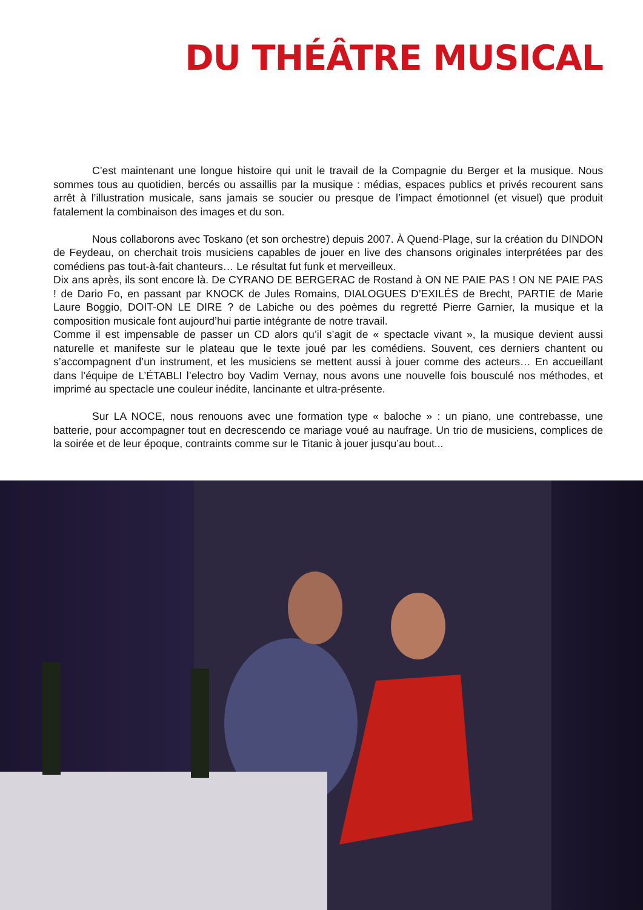DU THÉÂTRE MUSICAL
C’est maintenant une longue histoire qui unit le travail de la Compagnie du Berger et la musique. Nous sommes tous au quotidien, bercés ou assaillis par la musique : médias, espaces publics et privés recourent sans arrêt à l’illustration musicale, sans jamais se soucier ou presque de l’impact émotionnel (et visuel) que produit fatalement la combinaison des images et du son.
Nous collaborons avec Toskano (et son orchestre) depuis 2007. À Quend-Plage, sur la création du DINDON de Feydeau, on cherchait trois musiciens capables de jouer en live des chansons originales interprétées par des comédiens pas tout-à-fait chanteurs… Le résultat fut funk et merveilleux.
Dix ans après, ils sont encore là. De CYRANO DE BERGERAC de Rostand à ON NE PAIE PAS ! ON NE PAIE PAS ! de Dario Fo, en passant par KNOCK de Jules Romains, DIALOGUES D’EXILÉS de Brecht, PARTIE de Marie Laure Boggio, DOIT-ON LE DIRE ? de Labiche ou des poèmes du regretté Pierre Garnier, la musique et la composition musicale font aujourd’hui partie intégrante de notre travail.
Comme il est impensable de passer un CD alors qu’il s’agit de « spectacle vivant », la musique devient aussi naturelle et manifeste sur le plateau que le texte joué par les comédiens. Souvent, ces derniers chantent ou s’accompagnent d’un instrument, et les musiciens se mettent aussi à jouer comme des acteurs… En accueillant dans l’équipe de L’ÉTABLI l’electro boy Vadim Vernay, nous avons une nouvelle fois bousculé nos méthodes, et imprimé au spectacle une couleur inédite, lancinante et ultra-présente.
Sur LA NOCE, nous renouons avec une formation type « baloche » : un piano, une contrebasse, une batterie, pour accompagner tout en decrescendo ce mariage voué au naufrage. Un trio de musiciens, complices de la soirée et de leur époque, contraints comme sur le Titanic à jouer jusqu’au bout...